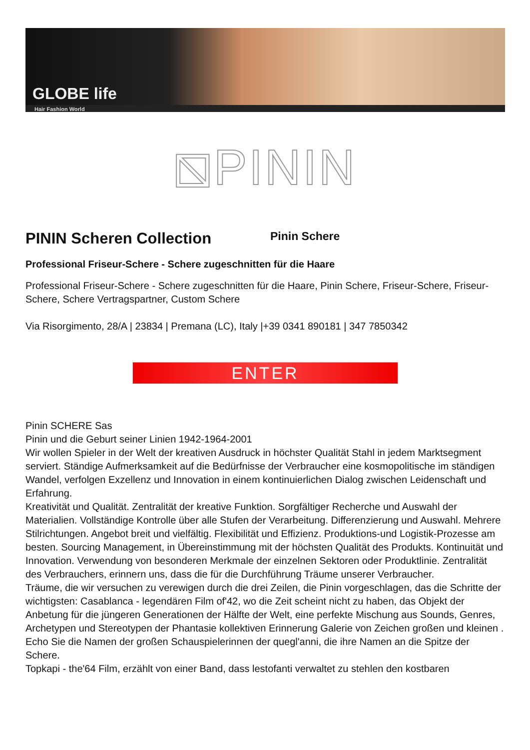GLOBE life
Hair Fashion World
⧅PININ
PININ Scheren Collection
Pinin Schere
Professional Friseur-Schere - Schere zugeschnitten für die Haare
Professional Friseur-Schere - Schere zugeschnitten für die Haare, Pinin Schere, Friseur-Schere, Friseur-Schere, Schere Vertragspartner, Custom Schere
Via Risorgimento, 28/A | 23834 | Premana (LC), Italy |+39 0341 890181 | 347 7850342
ENTER
Pinin SCHERE Sas
Pinin und die Geburt seiner Linien 1942-1964-2001
Wir wollen Spieler in der Welt der kreativen Ausdruck in höchster Qualität Stahl in jedem Marktsegment serviert. Ständige Aufmerksamkeit auf die Bedürfnisse der Verbraucher eine kosmopolitische im ständigen Wandel, verfolgen Exzellenz und Innovation in einem kontinuierlichen Dialog zwischen Leidenschaft und Erfahrung.
Kreativität und Qualität. Zentralität der kreative Funktion. Sorgfältiger Recherche und Auswahl der Materialien. Vollständige Kontrolle über alle Stufen der Verarbeitung. Differenzierung und Auswahl. Mehrere Stilrichtungen. Angebot breit und vielfältig. Flexibilität und Effizienz. Produktions-und Logistik-Prozesse am besten. Sourcing Management, in Übereinstimmung mit der höchsten Qualität des Produkts. Kontinuität und Innovation. Verwendung von besonderen Merkmale der einzelnen Sektoren oder Produktlinie. Zentralität des Verbrauchers, erinnern uns, dass die für die Durchführung Träume unserer Verbraucher.
Träume, die wir versuchen zu verewigen durch die drei Zeilen, die Pinin vorgeschlagen, das die Schritte der wichtigsten: Casablanca - legendären Film of'42, wo die Zeit scheint nicht zu haben, das Objekt der Anbetung für die jüngeren Generationen der Hälfte der Welt, eine perfekte Mischung aus Sounds, Genres, Archetypen und Stereotypen der Phantasie kollektiven Erinnerung Galerie von Zeichen großen und kleinen . Echo Sie die Namen der großen Schauspielerinnen der quegl'anni, die ihre Namen an die Spitze der Schere.
Topkapi - the'64 Film, erzählt von einer Band, dass lestofanti verwaltet zu stehlen den kostbaren